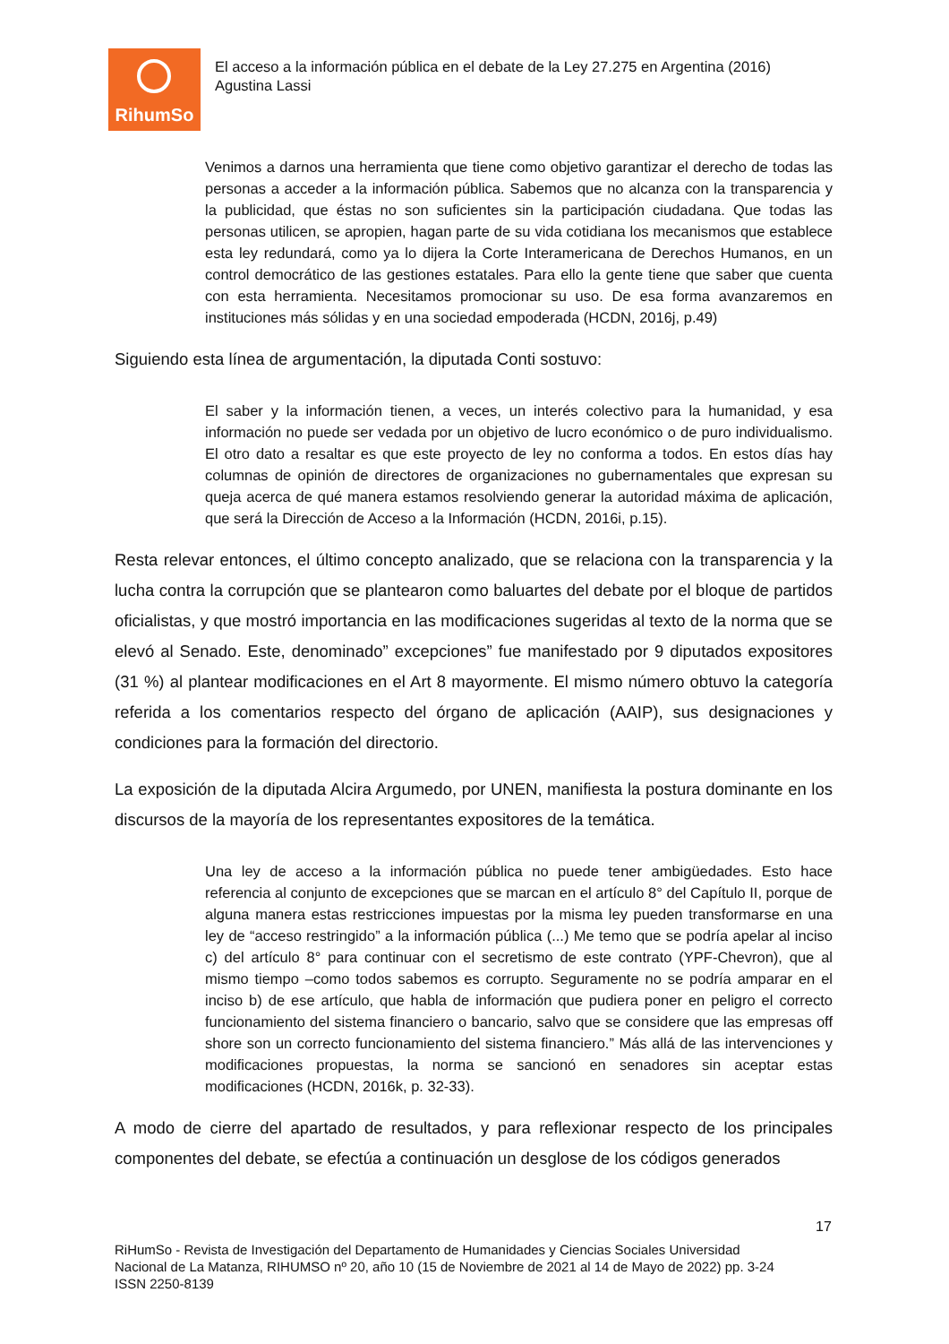RihumSo
El acceso a la información pública en el debate de la Ley 27.275 en Argentina (2016)
Agustina Lassi
Venimos a darnos una herramienta que tiene como objetivo garantizar el derecho de todas las personas a acceder a la información pública. Sabemos que no alcanza con la transparencia y la publicidad, que éstas no son suficientes sin la participación ciudadana. Que todas las personas utilicen, se apropien, hagan parte de su vida cotidiana los mecanismos que establece esta ley redundará, como ya lo dijera la Corte Interamericana de Derechos Humanos, en un control democrático de las gestiones estatales. Para ello la gente tiene que saber que cuenta con esta herramienta. Necesitamos promocionar su uso. De esa forma avanzaremos en instituciones más sólidas y en una sociedad empoderada (HCDN, 2016j, p.49)
Siguiendo esta línea de argumentación, la diputada Conti sostuvo:
El saber y la información tienen, a veces, un interés colectivo para la humanidad, y esa información no puede ser vedada por un objetivo de lucro económico o de puro individualismo. El otro dato a resaltar es que este proyecto de ley no conforma a todos. En estos días hay columnas de opinión de directores de organizaciones no gubernamentales que expresan su queja acerca de qué manera estamos resolviendo generar la autoridad máxima de aplicación, que será la Dirección de Acceso a la Información (HCDN, 2016i, p.15).
Resta relevar entonces, el último concepto analizado, que se relaciona con la transparencia y la lucha contra la corrupción que se plantearon como baluartes del debate por el bloque de partidos oficialistas, y que mostró importancia en las modificaciones sugeridas al texto de la norma que se elevó al Senado. Este, denominado” excepciones” fue manifestado por 9 diputados expositores (31 %) al plantear modificaciones en el Art 8 mayormente. El mismo número obtuvo la categoría referida a los comentarios respecto del órgano de aplicación (AAIP), sus designaciones y condiciones para la formación del directorio.
La exposición de la diputada Alcira Argumedo, por UNEN, manifiesta la postura dominante en los discursos de la mayoría de los representantes expositores de la temática.
Una ley de acceso a la información pública no puede tener ambigüedades. Esto hace referencia al conjunto de excepciones que se marcan en el artículo 8° del Capítulo II, porque de alguna manera estas restricciones impuestas por la misma ley pueden transformarse en una ley de “acceso restringido” a la información pública (...) Me temo que se podría apelar al inciso c) del artículo 8° para continuar con el secretismo de este contrato (YPF-Chevron), que al mismo tiempo –como todos sabemos es corrupto. Seguramente no se podría amparar en el inciso b) de ese artículo, que habla de información que pudiera poner en peligro el correcto funcionamiento del sistema financiero o bancario, salvo que se considere que las empresas off shore son un correcto funcionamiento del sistema financiero.” Más allá de las intervenciones y modificaciones propuestas, la norma se sancionó en senadores sin aceptar estas modificaciones (HCDN, 2016k, p. 32-33).
A modo de cierre del apartado de resultados, y para reflexionar respecto de los principales componentes del debate, se efectúa a continuación un desglose de los códigos generados
17
RiHumSo - Revista de Investigación del Departamento de Humanidades y Ciencias Sociales Universidad
Nacional de La Matanza, RIHUMSO nº 20, año 10 (15 de Noviembre de 2021 al 14 de Mayo de 2022) pp. 3-24
ISSN 2250-8139